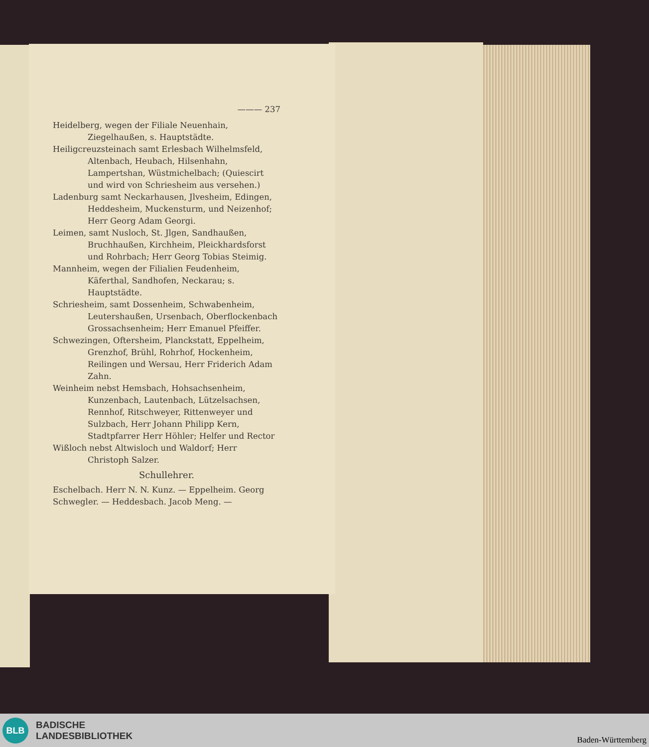——— 237
Heidelberg, wegen der Filiale Neuenhain, Ziegelhaußen, s. Hauptstädte.
Heiligcreuzsteinach samt Erlesbach Wilhelmsfeld, Altenbach, Heubach, Hilsenhahn, Lampertshan, Wüstmichelbach; (Quiescirt und wird von Schriesheim aus versehen.)
Ladenburg samt Neckarhausen, Jlvesheim, Edingen, Heddesheim, Muckensturm, und Neizenhof; Herr Georg Adam Georgi.
Leimen, samt Nusloch, St. Jlgen, Sandhaußen, Bruchhaußen, Kirchheim, Pleickhardsforst und Rohrbach; Herr Georg Tobias Steimig.
Mannheim, wegen der Filialien Feudenheim, Käferthal, Sandhofen, Neckarau; s. Hauptstädte.
Schriesheim, samt Dossenheim, Schwabenheim, Leutershaußen, Ursenbach, Oberflockenbach Grossachsenheim; Herr Emanuel Pfeiffer.
Schwezingen, Oftersheim, Planckstatt, Eppelheim, Grenzhof, Brühl, Rohrhof, Hockenheim, Reilingen und Wersau, Herr Friderich Adam Zahn.
Weinheim nebst Hemsbach, Hohsachsenheim, Kunzenbach, Lautenbach, Lützelsachsen, Rennhof, Ritschweyer, Rittenweyer und Sulzbach, Herr Johann Philipp Kern, Stadtpfarrer Herr Höhler; Helfer und Rector
Wißloch nebst Altwisloch und Waldorf; Herr Christoph Salzer.
Schullehrer.
Eschelbach. Herr N. N. Kunz. — Eppelheim. Georg Schwegler. — Heddesbach. Jacob Meng. —
BLB
BADISCHE
LANDESBIBLIOTHEK
Baden-Württemberg